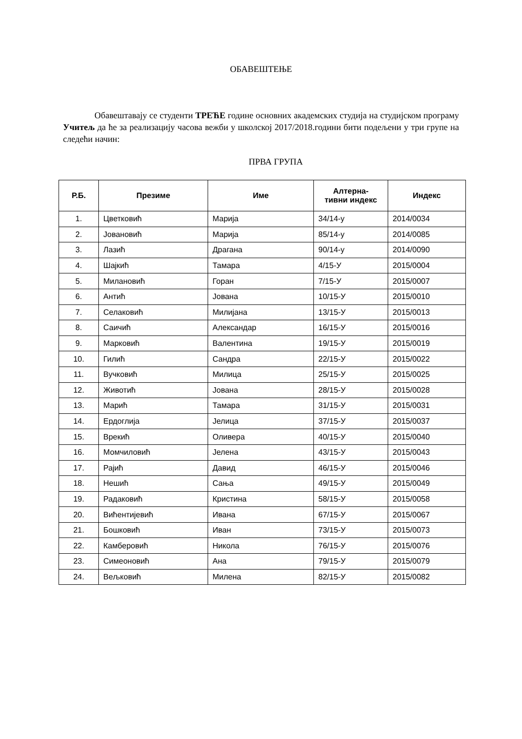ОБАВЕШТЕЊЕ
Обавештавају се студенти ТРЕЋЕ године основних академских студија на студијском програму Учитељ да ће за реализацију часова вежби у школској 2017/2018.години бити подељени у три групе на следећи начин:
ПРВА ГРУПА
| Р.Б. | Презиме | Име | Алтерна- тивни индекс | Индекс |
| --- | --- | --- | --- | --- |
| 1. | Цветковић | Марија | 34/14-у | 2014/0034 |
| 2. | Јовановић | Марија | 85/14-у | 2014/0085 |
| 3. | Лазић | Драгана | 90/14-у | 2014/0090 |
| 4. | Шајкић | Тамара | 4/15-У | 2015/0004 |
| 5. | Милановић | Горан | 7/15-У | 2015/0007 |
| 6. | Антић | Јована | 10/15-У | 2015/0010 |
| 7. | Селаковић | Милијана | 13/15-У | 2015/0013 |
| 8. | Саичић | Александар | 16/15-У | 2015/0016 |
| 9. | Марковић | Валентина | 19/15-У | 2015/0019 |
| 10. | Гилић | Сандра | 22/15-У | 2015/0022 |
| 11. | Вучковић | Милица | 25/15-У | 2015/0025 |
| 12. | Животић | Јована | 28/15-У | 2015/0028 |
| 13. | Марић | Тамара | 31/15-У | 2015/0031 |
| 14. | Ердоглија | Јелица | 37/15-У | 2015/0037 |
| 15. | Врекић | Оливера | 40/15-У | 2015/0040 |
| 16. | Момчиловић | Јелена | 43/15-У | 2015/0043 |
| 17. | Рајић | Давид | 46/15-У | 2015/0046 |
| 18. | Нешић | Сања | 49/15-У | 2015/0049 |
| 19. | Радаковић | Кристина | 58/15-У | 2015/0058 |
| 20. | Вићентијевић | Ивана | 67/15-У | 2015/0067 |
| 21. | Бошковић | Иван | 73/15-У | 2015/0073 |
| 22. | Камберовић | Никола | 76/15-У | 2015/0076 |
| 23. | Симеоновић | Ана | 79/15-У | 2015/0079 |
| 24. | Вељковић | Милена | 82/15-У | 2015/0082 |